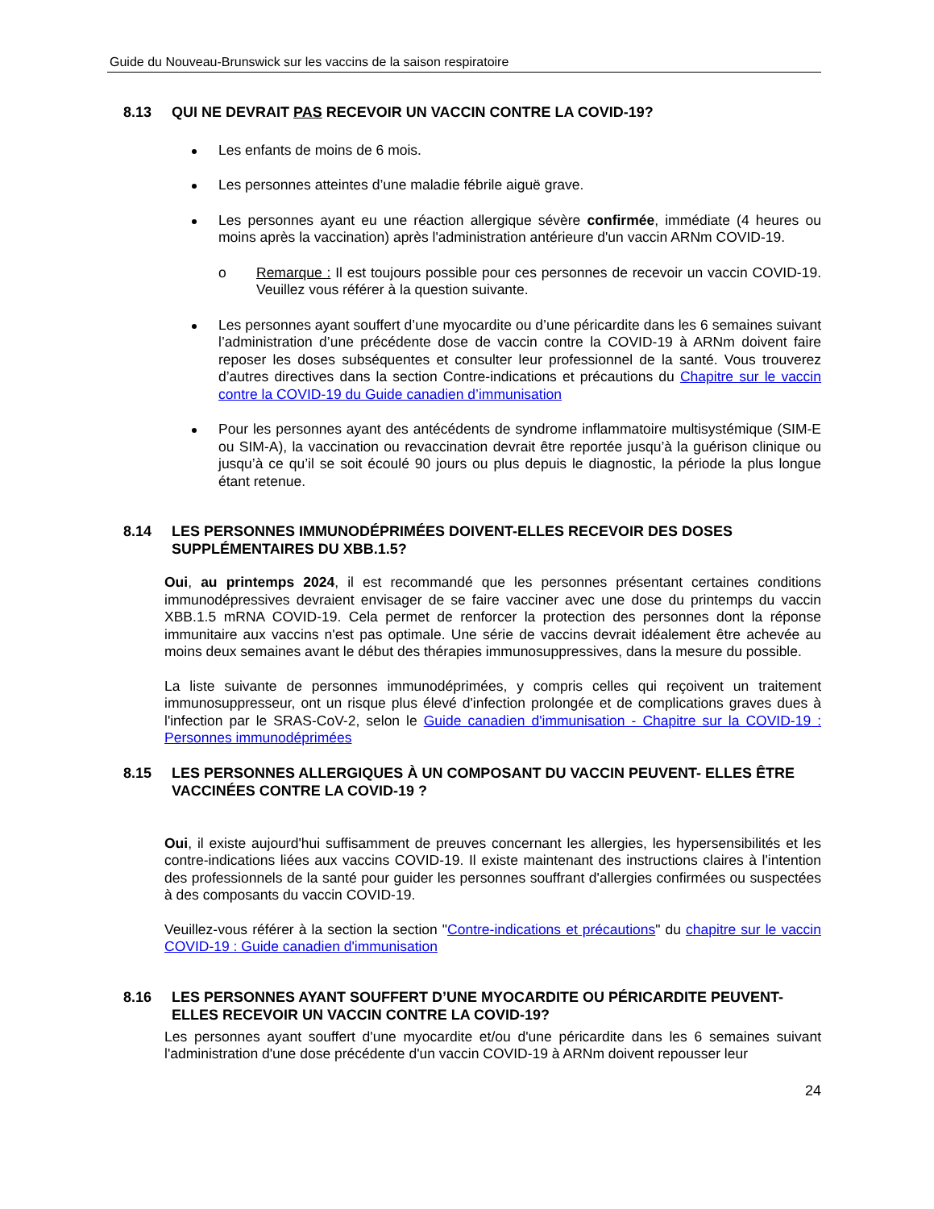Guide du Nouveau-Brunswick sur les vaccins de la saison respiratoire
8.13 QUI NE DEVRAIT PAS RECEVOIR UN VACCIN CONTRE LA COVID-19?
Les enfants de moins de 6 mois.
Les personnes atteintes d’une maladie fébrile aiguë grave.
Les personnes ayant eu une réaction allergique sévère confirmée, immédiate (4 heures ou moins après la vaccination) après l'administration antérieure d'un vaccin ARNm COVID-19.
o Remarque : Il est toujours possible pour ces personnes de recevoir un vaccin COVID-19. Veuillez vous référer à la question suivante.
Les personnes ayant souffert d’une myocardite ou d’une péricardite dans les 6 semaines suivant l’administration d’une précédente dose de vaccin contre la COVID-19 à ARNm doivent faire reposer les doses subséquentes et consulter leur professionnel de la santé. Vous trouverez d’autres directives dans la section Contre-indications et précautions du Chapitre sur le vaccin contre la COVID-19 du Guide canadien d’immunisation
Pour les personnes ayant des antécédents de syndrome inflammatoire multisystémique (SIM-E ou SIM-A), la vaccination ou revaccination devrait être reportée jusqu’à la guérison clinique ou jusqu’à ce qu’il se soit écoulé 90 jours ou plus depuis le diagnostic, la période la plus longue étant retenue.
8.14 LES PERSONNES IMMUNODÉPRIMÉES DOIVENT-ELLES RECEVOIR DES DOSES SUPPLÉMENTAIRES DU XBB.1.5?
Oui, au printemps 2024, il est recommandé que les personnes présentant certaines conditions immunodépressives devraient envisager de se faire vacciner avec une dose du printemps du vaccin XBB.1.5 mRNA COVID-19. Cela permet de renforcer la protection des personnes dont la réponse immunitaire aux vaccins n'est pas optimale. Une série de vaccins devrait idéalement être achevée au moins deux semaines avant le début des thérapies immunosuppressives, dans la mesure du possible.
La liste suivante de personnes immunodéprimées, y compris celles qui reçoivent un traitement immunosuppresseur, ont un risque plus élevé d'infection prolongée et de complications graves dues à l'infection par le SRAS-CoV-2, selon le Guide canadien d'immunisation - Chapitre sur la COVID-19 : Personnes immunodéprimées
8.15 LES PERSONNES ALLERGIQUES À UN COMPOSANT DU VACCIN PEUVENT- ELLES ÊTRE VACCINÉES CONTRE LA COVID-19 ?
Oui, il existe aujourd'hui suffisamment de preuves concernant les allergies, les hypersensibilités et les contre-indications liées aux vaccins COVID-19. Il existe maintenant des instructions claires à l'intention des professionnels de la santé pour guider les personnes souffrant d'allergies confirmées ou suspectées à des composants du vaccin COVID-19.
Veuillez-vous référer à la section la section "Contre-indications et précautions" du chapitre sur le vaccin COVID-19 : Guide canadien d'immunisation
8.16 LES PERSONNES AYANT SOUFFERT D’UNE MYOCARDITE OU PÉRICARDITE PEUVENT-ELLES RECEVOIR UN VACCIN CONTRE LA COVID-19?
Les personnes ayant souffert d'une myocardite et/ou d'une péricardite dans les 6 semaines suivant l'administration d'une dose précédente d'un vaccin COVID-19 à ARNm doivent repousser leur
24